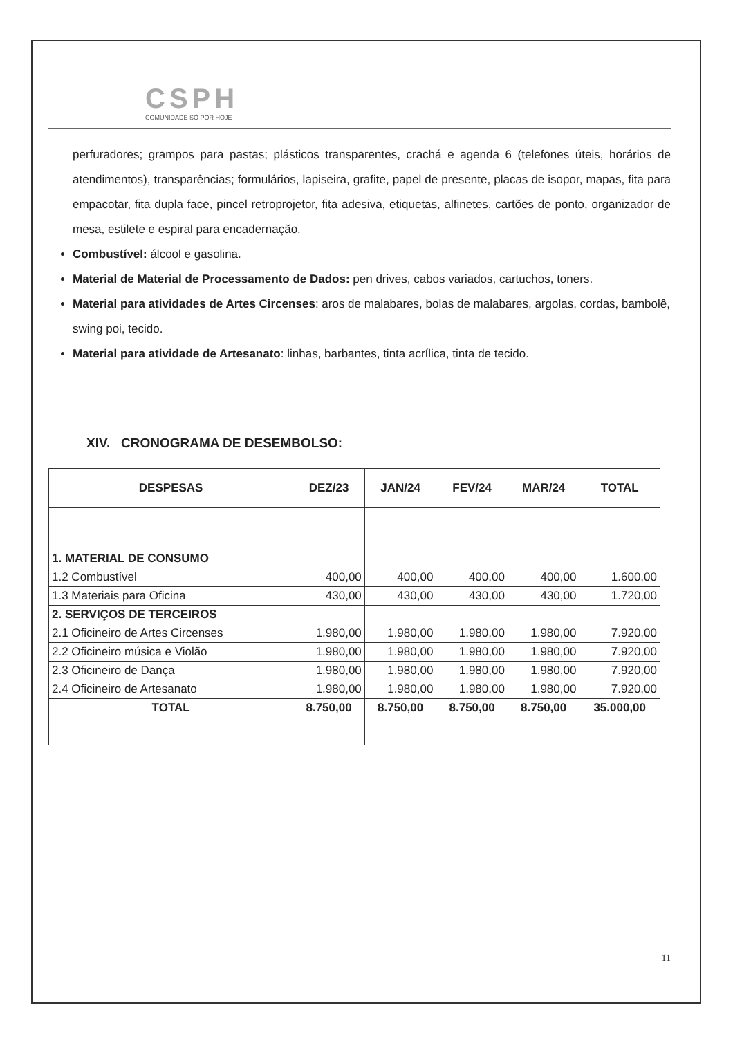CSPH
COMUNIDADE SÓ POR HOJE
perfuradores; grampos para pastas; plásticos transparentes, crachá e agenda 6 (telefones úteis, horários de atendimentos), transparências; formulários, lapiseira, grafite, papel de presente, placas de isopor, mapas, fita para empacotar, fita dupla face, pincel retroprojetor, fita adesiva, etiquetas, alfinetes, cartões de ponto, organizador de mesa, estilete e espiral para encadernação.
Combustível: álcool e gasolina.
Material de Material de Processamento de Dados: pen drives, cabos variados, cartuchos, toners.
Material para atividades de Artes Circenses: aros de malabares, bolas de malabares, argolas, cordas, bambolê, swing poi, tecido.
Material para atividade de Artesanato: linhas, barbantes, tinta acrílica, tinta de tecido.
XIV. CRONOGRAMA DE DESEMBOLSO:
| DESPESAS | DEZ/23 | JAN/24 | FEV/24 | MAR/24 | TOTAL |
| --- | --- | --- | --- | --- | --- |
| 1. MATERIAL DE CONSUMO | | | | | |
| 1.2 Combustível | 400,00 | 400,00 | 400,00 | 400,00 | 1.600,00 |
| 1.3 Materiais para Oficina | 430,00 | 430,00 | 430,00 | 430,00 | 1.720,00 |
| 2. SERVIÇOS DE TERCEIROS | | | | | |
| 2.1 Oficineiro de Artes Circenses | 1.980,00 | 1.980,00 | 1.980,00 | 1.980,00 | 7.920,00 |
| 2.2 Oficineiro música e Violão | 1.980,00 | 1.980,00 | 1.980,00 | 1.980,00 | 7.920,00 |
| 2.3 Oficineiro de Dança | 1.980,00 | 1.980,00 | 1.980,00 | 1.980,00 | 7.920,00 |
| 2.4 Oficineiro de Artesanato | 1.980,00 | 1.980,00 | 1.980,00 | 1.980,00 | 7.920,00 |
| TOTAL | 8.750,00 | 8.750,00 | 8.750,00 | 8.750,00 | 35.000,00 |
11